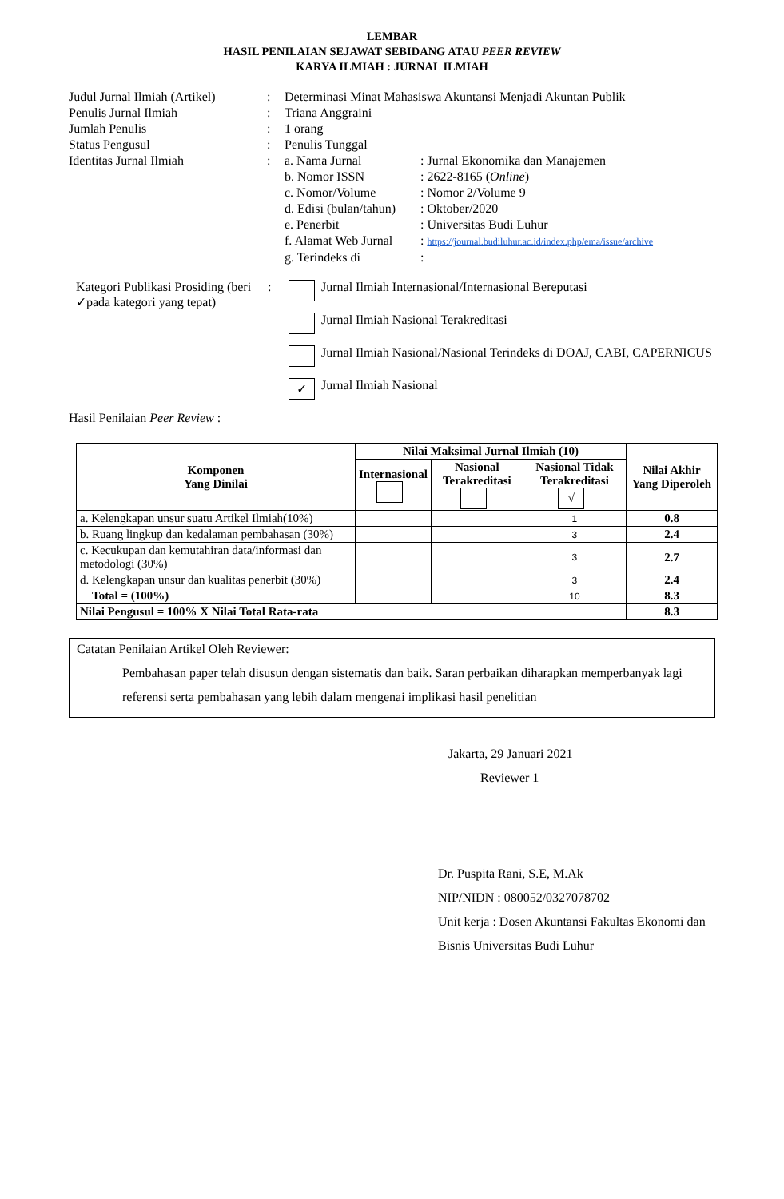LEMBAR
HASIL PENILAIAN SEJAWAT SEBIDANG ATAU PEER REVIEW
KARYA ILMIAH : JURNAL ILMIAH
| Judul Jurnal Ilmiah (Artikel) | : | Determinasi Minat Mahasiswa Akuntansi Menjadi Akuntan Publik | |
| Penulis Jurnal Ilmiah | : | Triana Anggraini | |
| Jumlah Penulis | : | 1 orang | |
| Status Pengusul | : | Penulis Tunggal | |
| Identitas Jurnal Ilmiah | : | a. Nama Jurnal | : Jurnal Ekonomika dan Manajemen |
| | | b. Nomor ISSN | : 2622-8165 ( Online ) |
| | | c. Nomor/Volume | : Nomor 2/Volume 9 |
| | | d. Edisi (bulan/tahun) | : Oktober/2020 |
| | | e. Penerbit | : Universitas Budi Luhur |
| | | f. Alamat Web Jurnal | : https://journal.budiluhur.ac.id/index.php/ema/issue/archive |
| | | g. Terindeks di | : |
Kategori Publikasi Prosiding (beri ✓pada kategori yang tepat)
: Jurnal Ilmiah Internasional/Internasional Bereputasi
Jurnal Ilmiah Nasional Terakreditasi
Jurnal Ilmiah Nasional/Nasional Terindeks di DOAJ, CABI, CAPERNICUS
✓ Jurnal Ilmiah Nasional
Hasil Penilaian Peer Review :
| Komponen Yang Dinilai | Nilai Maksimal Jurnal Ilmiah (10) | | | Nilai Akhir Yang Diperoleh |
| --- | --- | --- | --- | --- |
| | Internasional | Nasional Terakreditasi | Nasional Tidak Terakreditasi √ | |
| a. Kelengkapan unsur suatu Artikel Ilmiah(10%) | | | 1 | 0.8 |
| b. Ruang lingkup dan kedalaman pembahasan (30%) | | | 3 | 2.4 |
| c. Kecukupan dan kemutahiran data/informasi dan metodologi (30%) | | | 3 | 2.7 |
| d. Kelengkapan unsur dan kualitas penerbit (30%) | | | 3 | 2.4 |
| Total = (100%) | | | 10 | 8.3 |
| Nilai Pengusul = 100% X Nilai Total Rata-rata | | | | 8.3 |
Catatan Penilaian Artikel Oleh Reviewer:
Pembahasan paper telah disusun dengan sistematis dan baik. Saran perbaikan diharapkan memperbanyak lagi referensi serta pembahasan yang lebih dalam mengenai implikasi hasil penelitian
Jakarta, 29 Januari 2021
Reviewer 1
Dr. Puspita Rani, S.E, M.Ak
NIP/NIDN : 080052/0327078702
Unit kerja : Dosen Akuntansi Fakultas Ekonomi dan Bisnis Universitas Budi Luhur